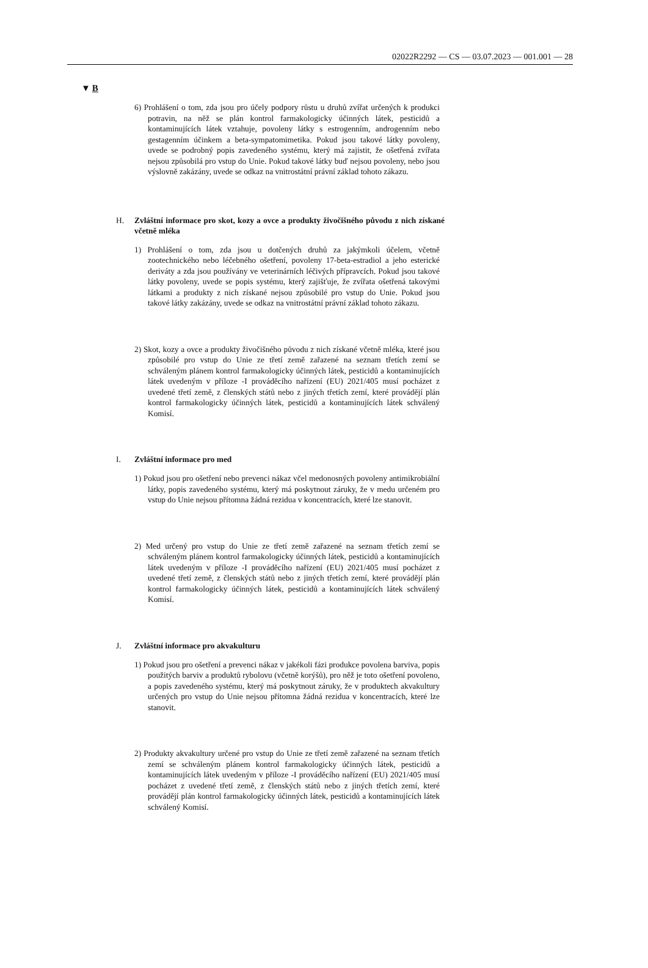02022R2292 — CS — 03.07.2023 — 001.001 — 28
▼ B
6) Prohlášení o tom, zda jsou pro účely podpory růstu u druhů zvířat určených k produkci potravin, na něž se plán kontrol farmakologicky účinných látek, pesticidů a kontaminujících látek vztahuje, povoleny látky s estrogenním, androgenním nebo gestagenním účinkem a beta-sympatomimetika. Pokud jsou takové látky povoleny, uvede se podrobný popis zavedeného systému, který má zajistit, že ošetřená zvířata nejsou způsobilá pro vstup do Unie. Pokud takové látky buď nejsou povoleny, nebo jsou výslovně zakázány, uvede se odkaz na vnitrostátní právní základ tohoto zákazu.
H. Zvláštní informace pro skot, kozy a ovce a produkty živočišného původu z nich získané včetně mléka
1) Prohlášení o tom, zda jsou u dotčených druhů za jakýmkoli účelem, včetně zootechnického nebo léčebného ošetření, povoleny 17-beta-estradiol a jeho esterické deriváty a zda jsou používány ve veterinárních léčivých přípravcích. Pokud jsou takové látky povoleny, uvede se popis systému, který zajišťuje, že zvířata ošetřená takovými látkami a produkty z nich získané nejsou způsobilé pro vstup do Unie. Pokud jsou takové látky zakázány, uvede se odkaz na vnitrostátní právní základ tohoto zákazu.
2) Skot, kozy a ovce a produkty živočišného původu z nich získané včetně mléka, které jsou způsobilé pro vstup do Unie ze třetí země zařazené na seznam třetích zemí se schváleným plánem kontrol farmakologicky účinných látek, pesticidů a kontaminujících látek uvedeným v příloze -I prováděcího nařízení (EU) 2021/405 musí pocházet z uvedené třetí země, z členských států nebo z jiných třetích zemí, které provádějí plán kontrol farmakologicky účinných látek, pesticidů a kontaminujících látek schválený Komisí.
I. Zvláštní informace pro med
1) Pokud jsou pro ošetření nebo prevenci nákaz včel medonosných povoleny antimikrobiální látky, popis zavedeného systému, který má poskytnout záruky, že v medu určeném pro vstup do Unie nejsou přítomna žádná rezidua v koncentracích, které lze stanovit.
2) Med určený pro vstup do Unie ze třetí země zařazené na seznam třetích zemí se schváleným plánem kontrol farmakologicky účinných látek, pesticidů a kontaminujících látek uvedeným v příloze -I prováděcího nařízení (EU) 2021/405 musí pocházet z uvedené třetí země, z členských států nebo z jiných třetích zemí, které provádějí plán kontrol farmakologicky účinných látek, pesticidů a kontaminujících látek schválený Komisí.
J. Zvláštní informace pro akvakulturu
1) Pokud jsou pro ošetření a prevenci nákaz v jakékoli fázi produkce povolena barviva, popis použitých barviv a produktů rybolovu (včetně korýšů), pro něž je toto ošetření povoleno, a popis zavedeného systému, který má poskytnout záruky, že v produktech akvakultury určených pro vstup do Unie nejsou přítomna žádná rezidua v koncentracích, které lze stanovit.
2) Produkty akvakultury určené pro vstup do Unie ze třetí země zařazené na seznam třetích zemí se schváleným plánem kontrol farmakologicky účinných látek, pesticidů a kontaminujících látek uvedeným v příloze -I prováděcího nařízení (EU) 2021/405 musí pocházet z uvedené třetí země, z členských států nebo z jiných třetích zemí, které provádějí plán kontrol farmakologicky účinných látek, pesticidů a kontaminujících látek schválený Komisí.